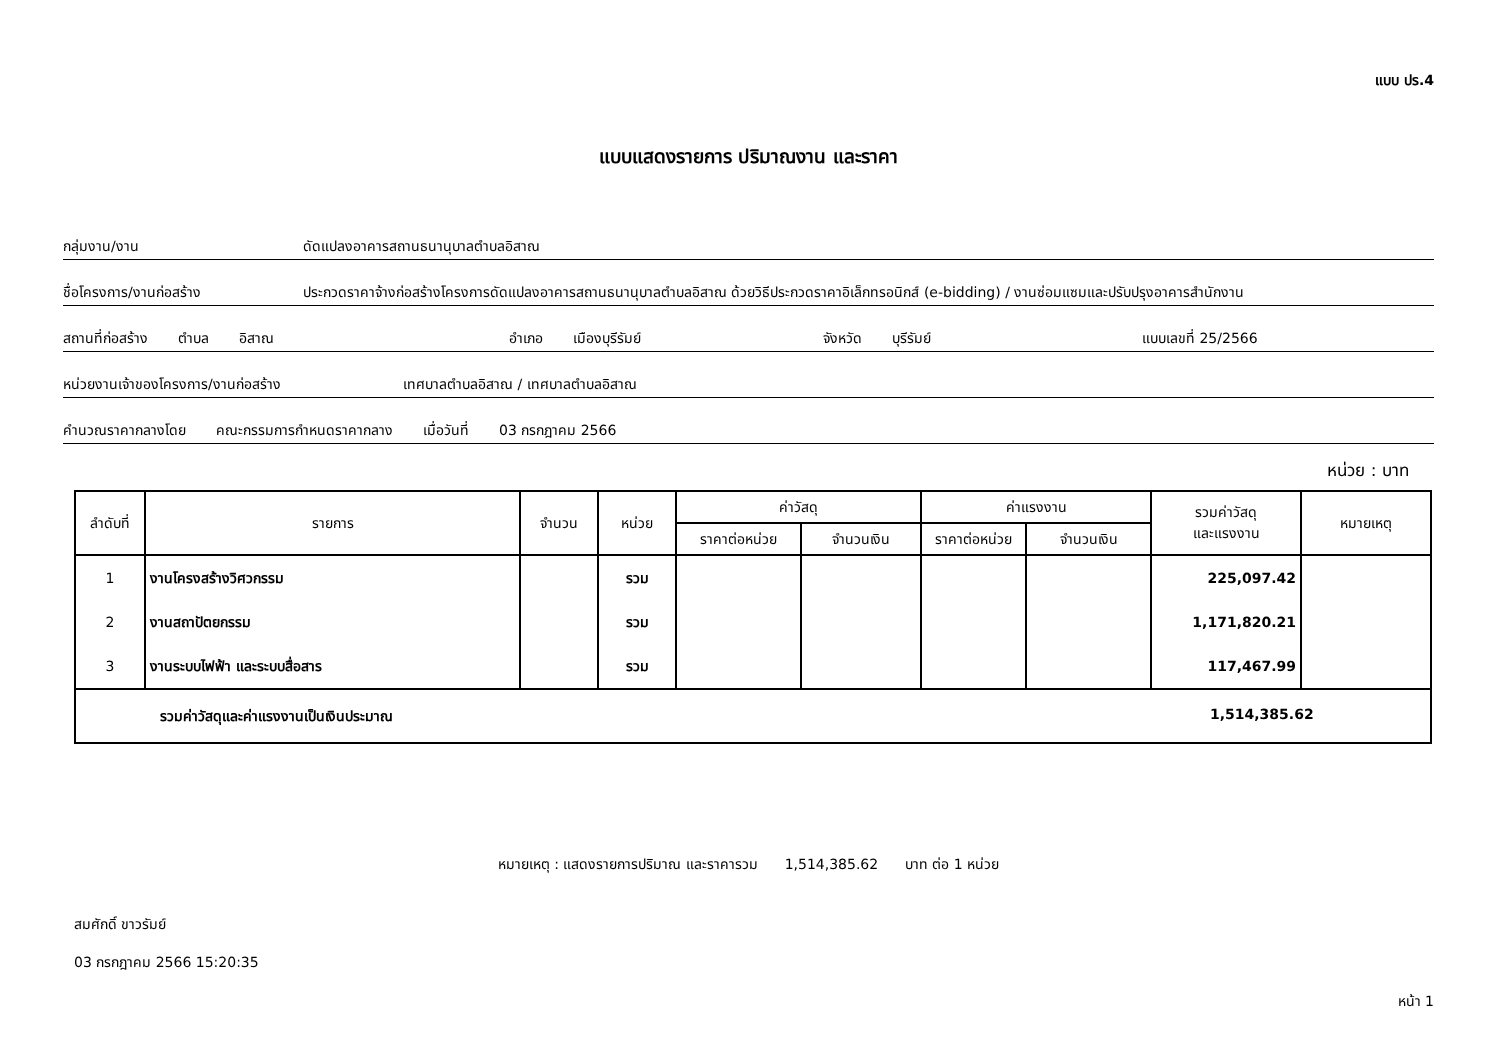แบบ ปร.4
แบบแสดงรายการ ปริมาณงาน และราคา
กลุ่มงาน/งาน ดัดแปลงอาคารสถานธนานุบาลตำบลอิสาณ
ชื่อโครงการ/งานก่อสร้าง ประกวดราคาจ้างก่อสร้างโครงการดัดแปลงอาคารสถานธนานุบาลตำบลอิสาณ ด้วยวิธีประกวดราคาอิเล็กทรอนิกส์ (e-bidding) / งานซ่อมแซมและปรับปรุงอาคารสำนักงาน
สถานที่ก่อสร้าง ตำบล อิสาณ อำเภอ เมืองบุรีรัมย์ จังหวัด บุรีรัมย์ แบบเลขที่ 25/2566
หน่วยงานเจ้าของโครงการ/งานก่อสร้าง เทศบาลตำบลอิสาณ / เทศบาลตำบลอิสาณ
คำนวณราคากลางโดย คณะกรรมการกำหนดราคากลาง เมื่อวันที่ 03 กรกฎาคม 2566
หน่วย : บาท
| ลำดับที่ | รายการ | จำนวน | หน่วย | ค่าวัสดุ | | ค่าแรงงาน | | รวมค่าวัสดุ และแรงงาน | หมายเหตุ |
| --- | --- | --- | --- | --- | --- | --- | --- | --- | --- |
| | | | | ราคาต่อหน่วย | จำนวนเงิน | ราคาต่อหน่วย | จำนวนเงิน | | |
| 1 | งานโครงสร้างวิศวกรรม | | รวม | | | | | 225,097.42 | |
| 2 | งานสถาปัตยกรรม | | รวม | | | | | 1,171,820.21 | |
| 3 | งานระบบไฟฟ้า และระบบสื่อสาร | | รวม | | | | | 117,467.99 | |
| รวมค่าวัสดุและค่าแรงงานเป็นเงินประมาณ 1,514,385.62 | | | | | | | | | |
หมายเหตุ : แสดงรายการปริมาณ และราคารวม 1,514,385.62 บาท ต่อ 1 หน่วย
สมศักดิ์ ขาวรัมย์
03 กรกฎาคม 2566 15:20:35
หน้า 1